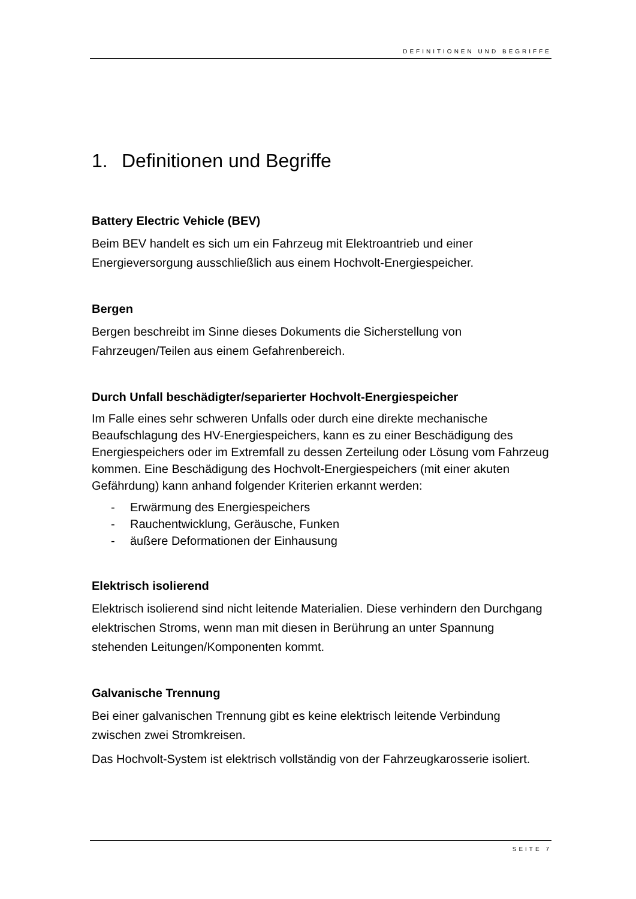DEFINITIONEN UND BEGRIFFE
1. Definitionen und Begriffe
Battery Electric Vehicle (BEV)
Beim BEV handelt es sich um ein Fahrzeug mit Elektroantrieb und einer Energieversorgung ausschließlich aus einem Hochvolt-Energiespeicher.
Bergen
Bergen beschreibt im Sinne dieses Dokuments die Sicherstellung von Fahrzeugen/Teilen aus einem Gefahrenbereich.
Durch Unfall beschädigter/separierter Hochvolt-Energiespeicher
Im Falle eines sehr schweren Unfalls oder durch eine direkte mechanische Beaufschlagung des HV-Energiespeichers, kann es zu einer Beschädigung des Energiespeichers oder im Extremfall zu dessen Zerteilung oder Lösung vom Fahrzeug kommen. Eine Beschädigung des Hochvolt-Energiespeichers (mit einer akuten Gefährdung) kann anhand folgender Kriterien erkannt werden:
- Erwärmung des Energiespeichers
- Rauchentwicklung, Geräusche, Funken
- äußere Deformationen der Einhausung
Elektrisch isolierend
Elektrisch isolierend sind nicht leitende Materialien. Diese verhindern den Durchgang elektrischen Stroms, wenn man mit diesen in Berührung an unter Spannung stehenden Leitungen/Komponenten kommt.
Galvanische Trennung
Bei einer galvanischen Trennung gibt es keine elektrisch leitende Verbindung zwischen zwei Stromkreisen.
Das Hochvolt-System ist elektrisch vollständig von der Fahrzeugkarosserie isoliert.
SEITE 7